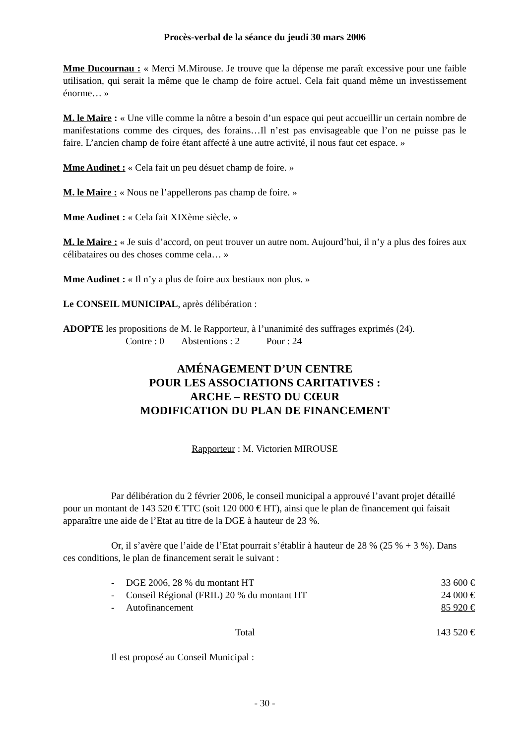Procès-verbal de la séance du jeudi 30 mars 2006
Mme Ducournau : « Merci M.Mirouse. Je trouve que la dépense me paraît excessive pour une faible utilisation, qui serait la même que le champ de foire actuel. Cela fait quand même un investissement énorme… »
M. le Maire : « Une ville comme la nôtre a besoin d’un espace qui peut accueillir un certain nombre de manifestations comme des cirques, des forains…Il n’est pas envisageable que l’on ne puisse pas le faire. L’ancien champ de foire étant affecté à une autre activité, il nous faut cet espace. »
Mme Audinet : « Cela fait un peu désuet champ de foire. »
M. le Maire : « Nous ne l’appellerons pas champ de foire. »
Mme Audinet : « Cela fait XIXème siècle. »
M. le Maire : « Je suis d’accord, on peut trouver un autre nom. Aujourd’hui, il n’y a plus des foires aux célibataires ou des choses comme cela… »
Mme Audinet : « Il n’y a plus de foire aux bestiaux non plus. »
Le CONSEIL MUNICIPAL, après délibération :
ADOPTE les propositions de M. le Rapporteur, à l’unanimité des suffrages exprimés (24).
Contre : 0 Abstentions : 2 Pour : 24
AMÉNAGEMENT D’UN CENTRE
POUR LES ASSOCIATIONS CARITATIVES :
ARCHE – RESTO DU CŒUR
MODIFICATION DU PLAN DE FINANCEMENT
Rapporteur : M. Victorien MIROUSE
Par délibération du 2 février 2006, le conseil municipal a approuvé l’avant projet détaillé pour un montant de 143 520 € TTC (soit 120 000 € HT), ainsi que le plan de financement qui faisait apparaître une aide de l’Etat au titre de la DGE à hauteur de 23 %.
Or, il s’avère que l’aide de l’Etat pourrait s’établir à hauteur de 28 % (25 % + 3 %). Dans ces conditions, le plan de financement serait le suivant :
| - | DGE 2006, 28 % du montant HT | 33 600 € |
| - | Conseil Régional (FRIL) 20 % du montant HT | 24 000 € |
| - | Autofinancement | 85 920 € |
| Total | | 143 520 € |
Il est proposé au Conseil Municipal :
- 30 -